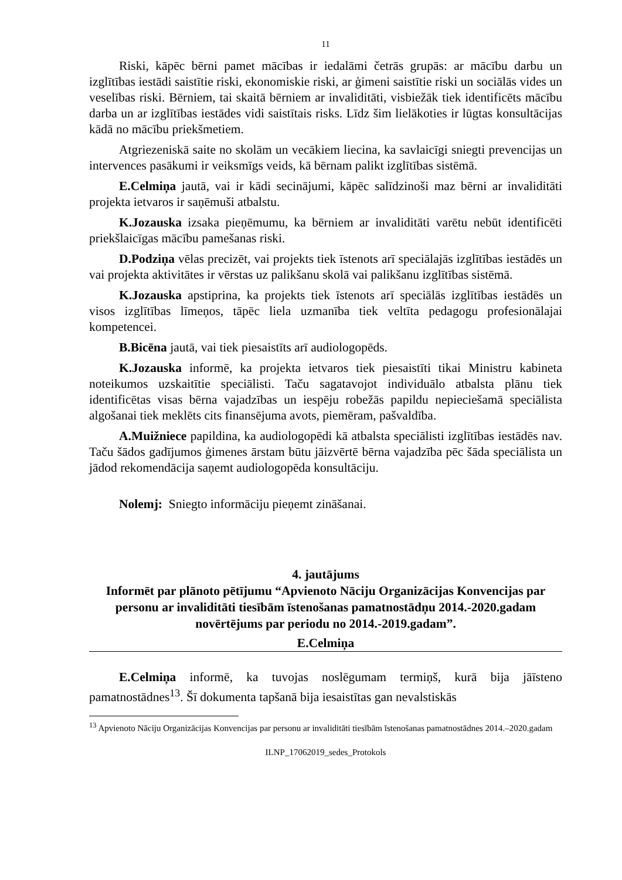11
Riski, kāpēc bērni pamet mācības ir iedalāmi četrās grupās: ar mācību darbu un izglītības iestādi saistītie riski, ekonomiskie riski, ar ģimeni saistītie riski un sociālās vides un veselības riski. Bērniem, tai skaitā bērniem ar invaliditāti, visbiežāk tiek identificēts mācību darba un ar izglītības iestādes vidi saistītais risks. Līdz šim lielākoties ir lūgtas konsultācijas kādā no mācību priekšmetiem.
Atgriezeniskā saite no skolām un vecākiem liecina, ka savlaicīgi sniegti prevencijas un intervences pasākumi ir veiksmīgs veids, kā bērnam palikt izglītības sistēmā.
E.Celmiņa jautā, vai ir kādi secinājumi, kāpēc salīdzinoši maz bērni ar invaliditāti projekta ietvaros ir saņēmuši atbalstu.
K.Jozauska izsaka pieņēmumu, ka bērniem ar invaliditāti varētu nebūt identificēti priekšlaicīgas mācību pamešanas riski.
D.Podziņa vēlas precizēt, vai projekts tiek īstenots arī speciālajās izglītības iestādēs un vai projekta aktivitātes ir vērstas uz palikšanu skolā vai palikšanu izglītības sistēmā.
K.Jozauska apstiprina, ka projekts tiek īstenots arī speciālās izglītības iestādēs un visos izglītības līmeņos, tāpēc liela uzmanība tiek veltīta pedagogu profesionālajai kompetencei.
B.Bicēna jautā, vai tiek piesaistīts arī audiologopēds.
K.Jozauska informē, ka projekta ietvaros tiek piesaistīti tikai Ministru kabineta noteikumos uzskaitītie speciālisti. Taču sagatavojot individuālo atbalsta plānu tiek identificētas visas bērna vajadzības un iespēju robežās papildu nepieciešamā speciālista algošanai tiek meklēts cits finansējuma avots, piemēram, pašvaldība.
A.Muižniece papildina, ka audiologopēdi kā atbalsta speciālisti izglītības iestādēs nav. Taču šādos gadījumos ģimenes ārstam būtu jāizvērtē bērna vajadzība pēc šāda speciālista un jādod rekomendācija saņemt audiologopēda konsultāciju.
Nolemj: Sniegto informāciju pieņemt zināšanai.
4. jautājums
Informēt par plānoto pētījumu “Apvienoto Nāciju Organizācijas Konvencijas par personu ar invaliditāti tiesībām īstenošanas pamatnostādņu 2014.-2020.gadam novērtējums par periodu no 2014.-2019.gadam”.
E.Celmiņa
E.Celmiņa informē, ka tuvojas noslēgumam termiņš, kurā bija jāīsteno pamatnostādnes<sup>13</sup>. Šī dokumenta tapšanā bija iesaistītas gan nevalstiskās
<sup>13</sup> Apvienoto Nāciju Organizācijas Konvencijas par personu ar invaliditāti tiesībām īstenošanas pamatnostādnes 2014.–2020.gadam
ILNP_17062019_sedes_Protokols